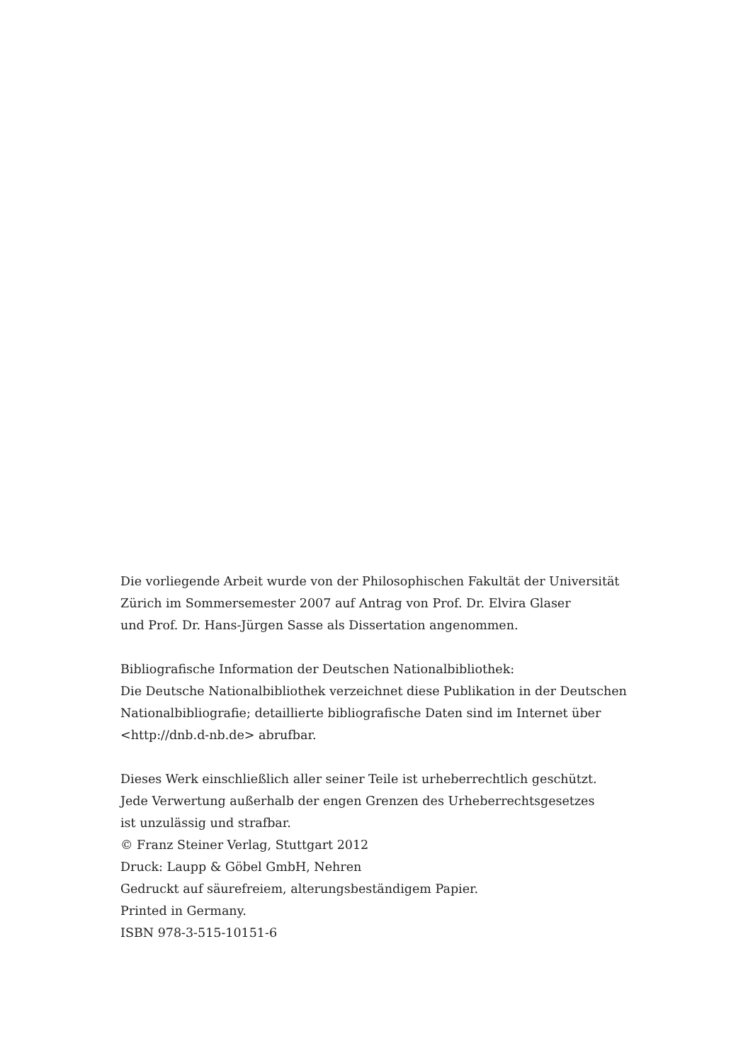Die vorliegende Arbeit wurde von der Philosophischen Fakultät der Universität
Zürich im Sommersemester 2007 auf Antrag von Prof. Dr. Elvira Glaser
und Prof. Dr. Hans-Jürgen Sasse als Dissertation angenommen.
Bibliografische Information der Deutschen Nationalbibliothek:
Die Deutsche Nationalbibliothek verzeichnet diese Publikation in der Deutschen
Nationalbibliografie; detaillierte bibliografische Daten sind im Internet über
<http://dnb.d-nb.de> abrufbar.
Dieses Werk einschließlich aller seiner Teile ist urheberrechtlich geschützt.
Jede Verwertung außerhalb der engen Grenzen des Urheberrechtsgesetzes
ist unzulässig und strafbar.
© Franz Steiner Verlag, Stuttgart 2012
Druck: Laupp & Göbel GmbH, Nehren
Gedruckt auf säurefreiem, alterungsbeständigem Papier.
Printed in Germany.
ISBN 978-3-515-10151-6